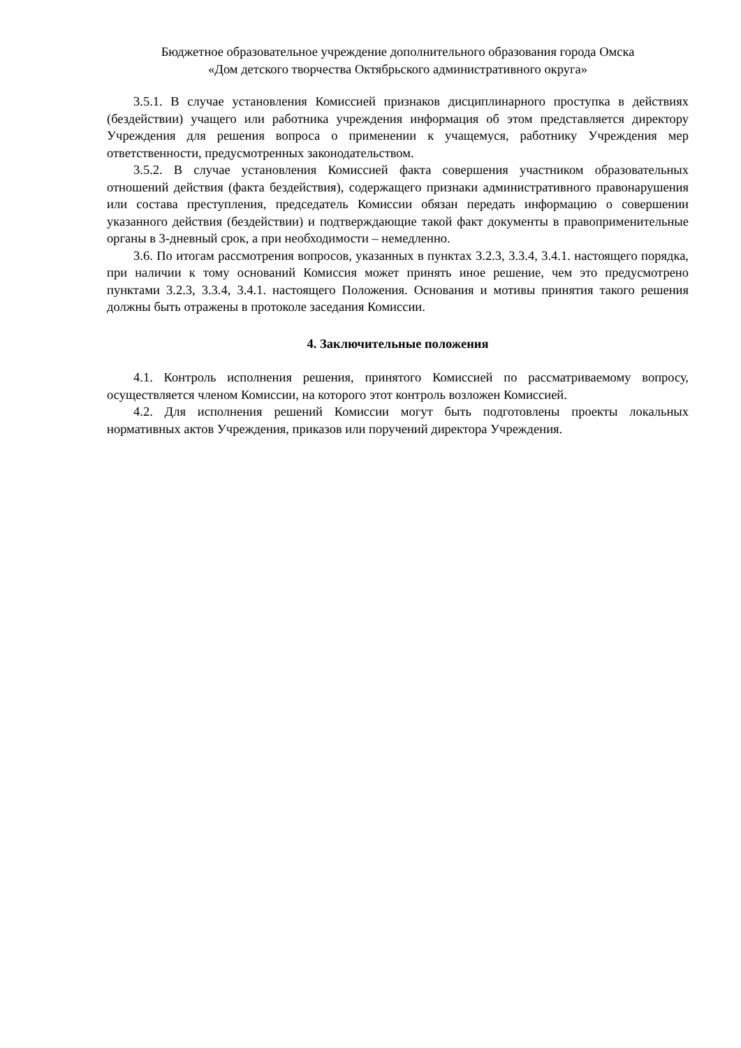Бюджетное образовательное учреждение дополнительного образования города Омска
«Дом детского творчества Октябрьского административного округа»
3.5.1. В случае установления Комиссией признаков дисциплинарного проступка в действиях (бездействии) учащего или работника учреждения информация об этом представляется директору Учреждения для решения вопроса о применении к учащемуся, работнику Учреждения мер ответственности, предусмотренных законодательством.
3.5.2. В случае установления Комиссией факта совершения участником образовательных отношений действия (факта бездействия), содержащего признаки административного правонарушения или состава преступления, председатель Комиссии обязан передать информацию о совершении указанного действия (бездействии) и подтверждающие такой факт документы в правоприменительные органы в 3-дневный срок, а при необходимости – немедленно.
3.6. По итогам рассмотрения вопросов, указанных в пунктах 3.2.3, 3.3.4, 3.4.1. настоящего порядка, при наличии к тому оснований Комиссия может принять иное решение, чем это предусмотрено пунктами 3.2.3, 3.3.4, 3.4.1. настоящего Положения. Основания и мотивы принятия такого решения должны быть отражены в протоколе заседания Комиссии.
4. Заключительные положения
4.1. Контроль исполнения решения, принятого Комиссией по рассматриваемому вопросу, осуществляется членом Комиссии, на которого этот контроль возложен Комиссией.
4.2. Для исполнения решений Комиссии могут быть подготовлены проекты локальных нормативных актов Учреждения, приказов или поручений директора Учреждения.